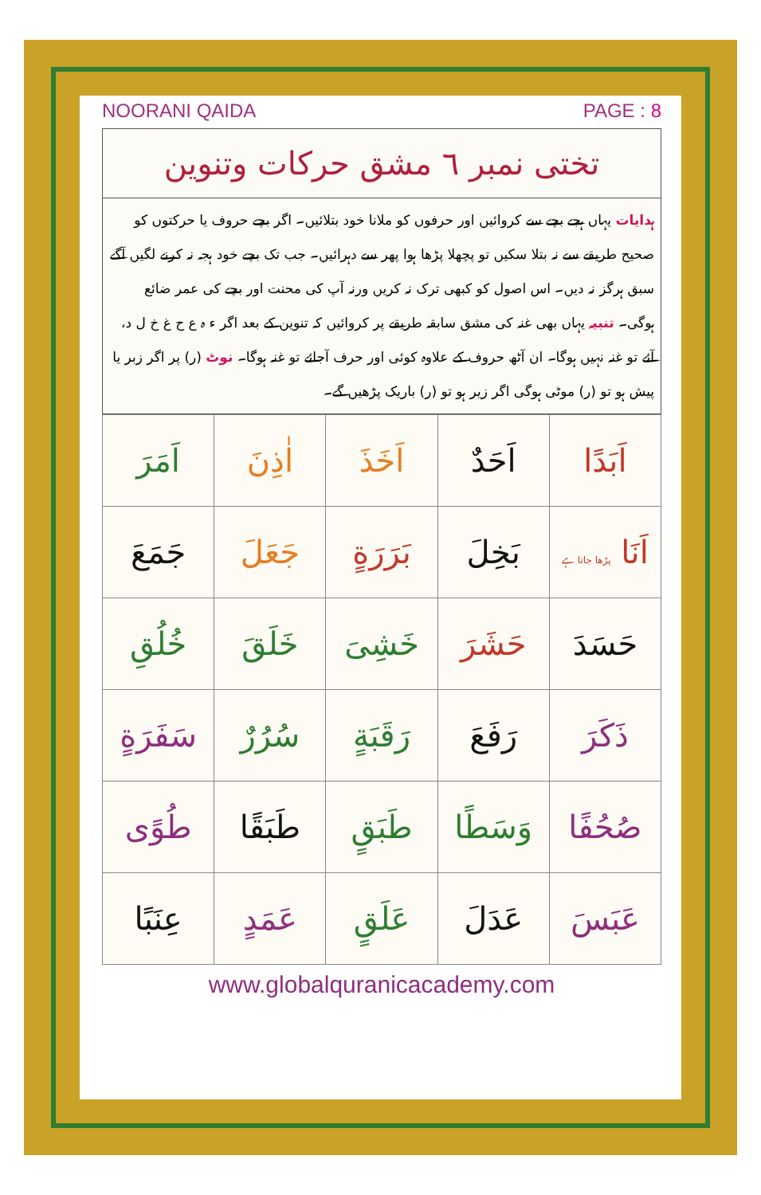NOORANI QAIDA PAGE : 8
تختی نمبر ٦ مشق حرکات وتنوین
ہدایات یہاں ہجے بچے سے کروائیں اور حرفوں کو ملانا خود بتلائیں۔ اگر بچے حروف یا حرکتوں کو صحیح طریقے سے نہ بتلا سکیں تو پچھلا پڑھا ہوا پھر سے دہرائیں۔ جب تک بچے خود ہجہ نہ کرنے لگیں آگے سبق ہرگز نہ دیں۔ اس اصول کو کبھی ترک نہ کریں ورنہ آپ کی محنت اور بچے کی عمر ضائع ہوگی۔ تنبیہ یہاں بھی غنہ کی مشق سابقہ طریقے پر کروائیں کہ تنوین کے بعد اگر ء ہ ع ح غ خ ل د، آئے تو غنہ نہیں ہوگا۔ ان آٹھ حروف کے علاوہ کوئی اور حرف آجائے تو غنہ ہوگا۔ نوٹ (ر) پر اگر زبر یا پیش ہو تو (ر) موٹی ہوگی اگر زیر ہو تو (ر) باریک پڑھیں گے۔
| اَبَدًا | اَحَدٌ | اَخَذَ | اٰذِنَ | اَمَرَ |
| اَنَا پڑھا جاتا ہے | بَخِلَ | بَرَرَةٍ | جَعَلَ | جَمَعَ |
| حَسَدَ | حَشَرَ | خَشِیَ | خَلَقَ | خُلُقِ |
| ذَکَرَ | رَفَعَ | رَقَبَةٍ | سُرُرٌ | سَفَرَةٍ |
| صُحُفًا | وَسَطًا | طَبَقٍ | طَبَقًا | طُوًی |
| عَبَسَ | عَدَلَ | عَلَقٍ | عَمَدٍ | عِنَبًا |
www.globalquranicacademy.com